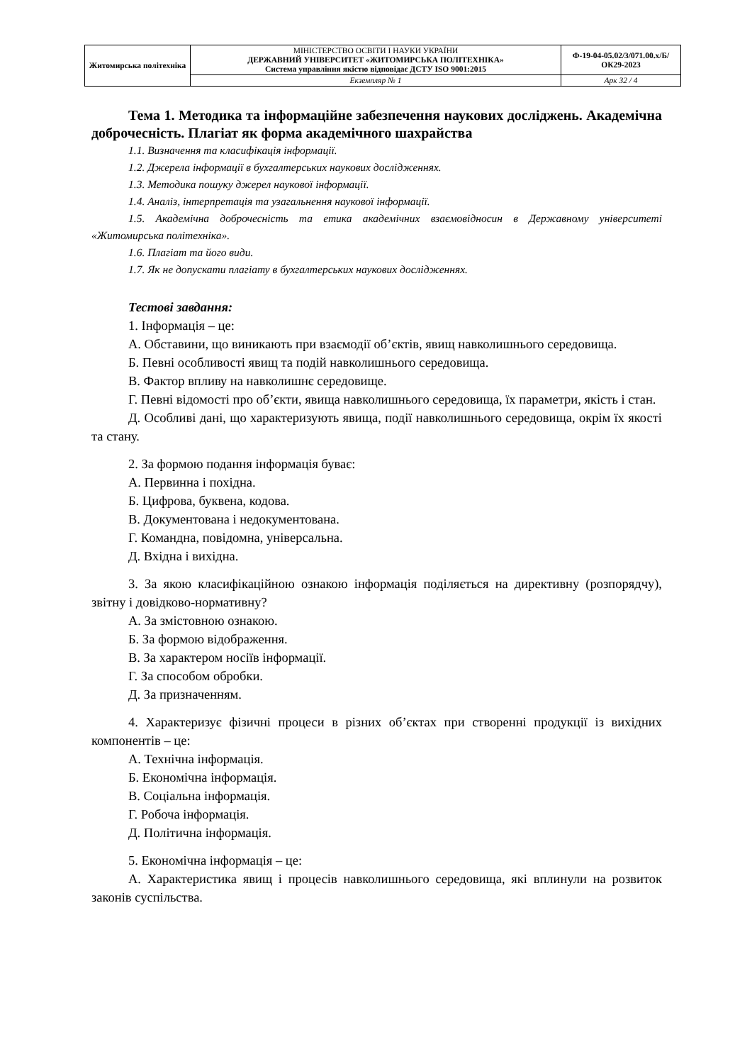| Житомирська політехніка | МІНІСТЕРСТВО ОСВІТИ І НАУКИ УКРАЇНИ ДЕРЖАВНИЙ УНІВЕРСИТЕТ «ЖИТОМИРСЬКА ПОЛІТЕХНІКА» Система управління якістю відповідає ДСТУ ISO 9001:2015 | Ф-19-04-05.02/3/071.00.х/Б/ОК29-2023 |
| | Екземпляр № 1 | Арк 32 / 4 |
Тема 1. Методика та інформаційне забезпечення наукових досліджень. Академічна доброчесність. Плагіат як форма академічного шахрайства
1.1. Визначення та класифікація інформації.
1.2. Джерела інформації в бухгалтерських наукових дослідженнях.
1.3. Методика пошуку джерел наукової інформації.
1.4. Аналіз, інтерпретація та узагальнення наукової інформації.
1.5. Академічна доброчесність та етика академічних взаємовідносин в Державному університеті «Житомирська політехніка».
1.6. Плагіат та його види.
1.7. Як не допускати плагіату в бухгалтерських наукових дослідженнях.
Тестові завдання:
1. Інформація – це:
А. Обставини, що виникають при взаємодії об’єктів, явищ навколишнього середовища.
Б. Певні особливості явищ та подій навколишнього середовища.
В. Фактор впливу на навколишнє середовище.
Г. Певні відомості про об’єкти, явища навколишнього середовища, їх параметри, якість і стан.
Д. Особливі дані, що характеризують явища, події навколишнього середовища, окрім їх якості та стану.
2. За формою подання інформація буває:
А. Первинна і похідна.
Б. Цифрова, буквена, кодова.
В. Документована і недокументована.
Г. Командна, повідомна, універсальна.
Д. Вхідна і вихідна.
3. За якою класифікаційною ознакою інформація поділяється на директивну (розпорядчу), звітну і довідково-нормативну?
А. За змістовною ознакою.
Б. За формою відображення.
В. За характером носіїв інформації.
Г. За способом обробки.
Д. За призначенням.
4. Характеризує фізичні процеси в різних об’єктах при створенні продукції із вихідних компонентів – це:
А. Технічна інформація.
Б. Економічна інформація.
В. Соціальна інформація.
Г. Робоча інформація.
Д. Політична інформація.
5. Економічна інформація – це:
А. Характеристика явищ і процесів навколишнього середовища, які вплинули на розвиток законів суспільства.